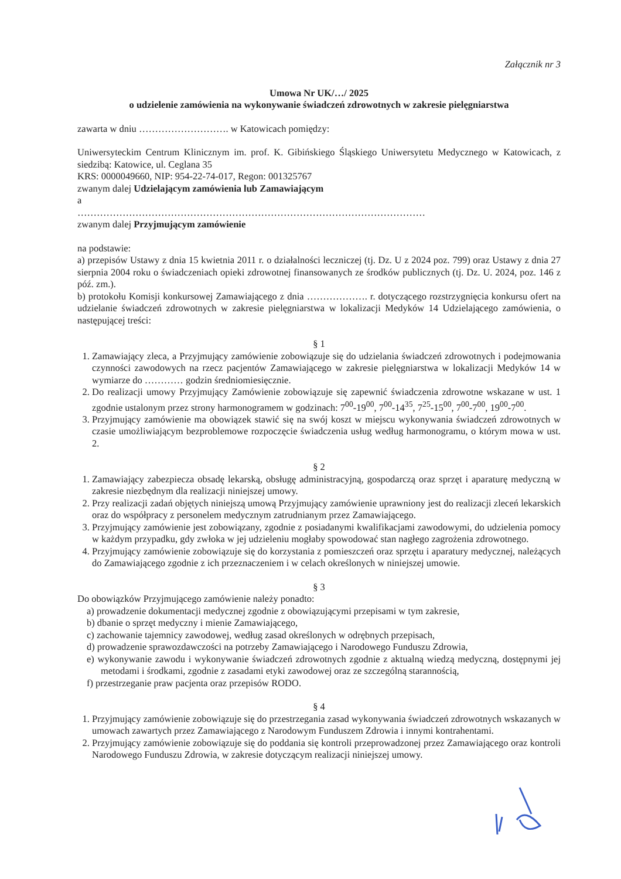Załącznik nr 3
Umowa Nr UK/…/ 2025
o udzielenie zamówienia na wykonywanie świadczeń zdrowotnych w zakresie pielęgniarstwa
zawarta w dniu ………………………. w Katowicach pomiędzy:
Uniwersyteckim Centrum Klinicznym im. prof. K. Gibińskiego Śląskiego Uniwersytetu Medycznego w Katowicach, z siedzibą: Katowice, ul. Ceglana 35
KRS: 0000049660, NIP: 954-22-74-017, Regon: 001325767
zwanym dalej Udzielającym zamówienia lub Zamawiającym
a
………………………………………………………………………………………………
zwanym dalej Przyjmującym zamówienie
na podstawie:
a) przepisów Ustawy z dnia 15 kwietnia 2011 r. o działalności leczniczej (tj. Dz. U z 2024 poz. 799) oraz Ustawy z dnia 27 sierpnia 2004 roku o świadczeniach opieki zdrowotnej finansowanych ze środków publicznych (tj. Dz. U. 2024, poz. 146 z póź. zm.).
b) protokołu Komisji konkursowej Zamawiającego z dnia ………………. r. dotyczącego rozstrzygnięcia konkursu ofert na udzielanie świadczeń zdrowotnych w zakresie pielęgniarstwa w lokalizacji Medyków 14 Udzielającego zamówienia, o następującej treści:
§ 1
1. Zamawiający zleca, a Przyjmujący zamówienie zobowiązuje się do udzielania świadczeń zdrowotnych i podejmowania czynności zawodowych na rzecz pacjentów Zamawiającego w zakresie pielęgniarstwa w lokalizacji Medyków 14 w wymiarze do ………… godzin średniomiesięcznie.
2. Do realizacji umowy Przyjmujący Zamówienie zobowiązuje się zapewnić świadczenia zdrowotne wskazane w ust. 1 zgodnie ustalonym przez strony harmonogramem w godzinach: 7<sup>00</sup>-19<sup>00</sup>, 7<sup>00</sup>-14<sup>35</sup>, 7<sup>25</sup>-15<sup>00</sup>, 7<sup>00</sup>-7<sup>00</sup>, 19<sup>00</sup>-7<sup>00</sup>.
3. Przyjmujący zamówienie ma obowiązek stawić się na swój koszt w miejscu wykonywania świadczeń zdrowotnych w czasie umożliwiającym bezproblemowe rozpoczęcie świadczenia usług według harmonogramu, o którym mowa w ust. 2.
§ 2
1. Zamawiający zabezpiecza obsadę lekarską, obsługę administracyjną, gospodarczą oraz sprzęt i aparaturę medyczną w zakresie niezbędnym dla realizacji niniejszej umowy.
2. Przy realizacji zadań objętych niniejszą umową Przyjmujący zamówienie uprawniony jest do realizacji zleceń lekarskich oraz do współpracy z personelem medycznym zatrudnianym przez Zamawiającego.
3. Przyjmujący zamówienie jest zobowiązany, zgodnie z posiadanymi kwalifikacjami zawodowymi, do udzielenia pomocy w każdym przypadku, gdy zwłoka w jej udzieleniu mogłaby spowodować stan nagłego zagrożenia zdrowotnego.
4. Przyjmujący zamówienie zobowiązuje się do korzystania z pomieszczeń oraz sprzętu i aparatury medycznej, należących do Zamawiającego zgodnie z ich przeznaczeniem i w celach określonych w niniejszej umowie.
§ 3
Do obowiązków Przyjmującego zamówienie należy ponadto:
a) prowadzenie dokumentacji medycznej zgodnie z obowiązującymi przepisami w tym zakresie,
b) dbanie o sprzęt medyczny i mienie Zamawiającego,
c) zachowanie tajemnicy zawodowej, według zasad określonych w odrębnych przepisach,
d) prowadzenie sprawozdawczości na potrzeby Zamawiającego i Narodowego Funduszu Zdrowia,
e) wykonywanie zawodu i wykonywanie świadczeń zdrowotnych zgodnie z aktualną wiedzą medyczną, dostępnymi jej metodami i środkami, zgodnie z zasadami etyki zawodowej oraz ze szczególną starannością,
f) przestrzeganie praw pacjenta oraz przepisów RODO.
§ 4
1. Przyjmujący zamówienie zobowiązuje się do przestrzegania zasad wykonywania świadczeń zdrowotnych wskazanych w umowach zawartych przez Zamawiającego z Narodowym Funduszem Zdrowia i innymi kontrahentami.
2. Przyjmujący zamówienie zobowiązuje się do poddania się kontroli przeprowadzonej przez Zamawiającego oraz kontroli Narodowego Funduszu Zdrowia, w zakresie dotyczącym realizacji niniejszej umowy.